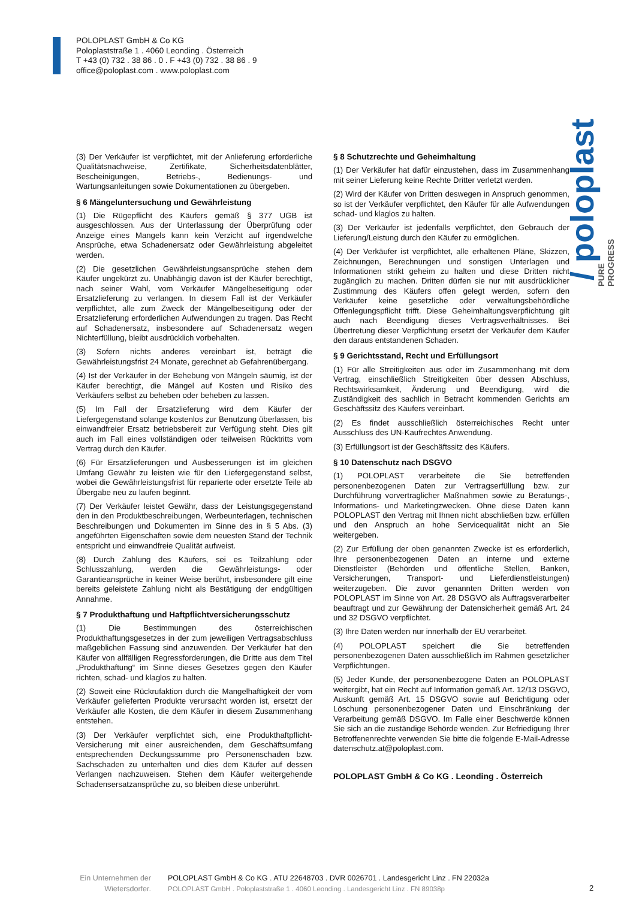POLOPLAST GmbH & Co KG
Poloplaststraße 1 . 4060 Leonding . Österreich
T +43 (0) 732 . 38 86 . 0 . F +43 (0) 732 . 38 86 . 9
office@poloplast.com . www.poloplast.com
/ poloplast
PURE
PROGRESS
(3) Der Verkäufer ist verpflichtet, mit der Anlieferung erforderliche Qualitätsnachweise, Zertifikate, Sicherheitsdatenblätter, Bescheinigungen, Betriebs-, Bedienungs- und Wartungsanleitungen sowie Dokumentationen zu übergeben.
§ 6 Mängeluntersuchung und Gewährleistung
(1) Die Rügepflicht des Käufers gemäß § 377 UGB ist ausgeschlossen. Aus der Unterlassung der Überprüfung oder Anzeige eines Mangels kann kein Verzicht auf irgendwelche Ansprüche, etwa Schadenersatz oder Gewährleistung abgeleitet werden.
(2) Die gesetzlichen Gewährleistungsansprüche stehen dem Käufer ungekürzt zu. Unabhängig davon ist der Käufer berechtigt, nach seiner Wahl, vom Verkäufer Mängelbeseitigung oder Ersatzlieferung zu verlangen. In diesem Fall ist der Verkäufer verpflichtet, alle zum Zweck der Mängelbeseitigung oder der Ersatzlieferung erforderlichen Aufwendungen zu tragen. Das Recht auf Schadenersatz, insbesondere auf Schadenersatz wegen Nichterfüllung, bleibt ausdrücklich vorbehalten.
(3) Sofern nichts anderes vereinbart ist, beträgt die Gewährleistungsfrist 24 Monate, gerechnet ab Gefahrenübergang.
(4) Ist der Verkäufer in der Behebung von Mängeln säumig, ist der Käufer berechtigt, die Mängel auf Kosten und Risiko des Verkäufers selbst zu beheben oder beheben zu lassen.
(5) Im Fall der Ersatzlieferung wird dem Käufer der Liefergegenstand solange kostenlos zur Benutzung überlassen, bis einwandfreier Ersatz betriebsbereit zur Verfügung steht. Dies gilt auch im Fall eines vollständigen oder teilweisen Rücktritts vom Vertrag durch den Käufer.
(6) Für Ersatzlieferungen und Ausbesserungen ist im gleichen Umfang Gewähr zu leisten wie für den Liefergegenstand selbst, wobei die Gewährleistungsfrist für reparierte oder ersetzte Teile ab Übergabe neu zu laufen beginnt.
(7) Der Verkäufer leistet Gewähr, dass der Leistungsgegenstand den in den Produktbeschreibungen, Werbeunterlagen, technischen Beschreibungen und Dokumenten im Sinne des in § 5 Abs. (3) angeführten Eigenschaften sowie dem neuesten Stand der Technik entspricht und einwandfreie Qualität aufweist.
(8) Durch Zahlung des Käufers, sei es Teilzahlung oder Schlusszahlung, werden die Gewährleistungs- oder Garantieansprüche in keiner Weise berührt, insbesondere gilt eine bereits geleistete Zahlung nicht als Bestätigung der endgültigen Annahme.
§ 7 Produkthaftung und Haftpflichtversicherungsschutz
(1) Die Bestimmungen des österreichischen Produkthaftungsgesetzes in der zum jeweiligen Vertragsabschluss maßgeblichen Fassung sind anzuwenden. Der Verkäufer hat den Käufer von allfälligen Regressforderungen, die Dritte aus dem Titel „Produkthaftung“ im Sinne dieses Gesetzes gegen den Käufer richten, schad- und klaglos zu halten.
(2) Soweit eine Rückrufaktion durch die Mangelhaftigkeit der vom Verkäufer gelieferten Produkte verursacht worden ist, ersetzt der Verkäufer alle Kosten, die dem Käufer in diesem Zusammenhang entstehen.
(3) Der Verkäufer verpflichtet sich, eine Produkthaftpflicht-Versicherung mit einer ausreichenden, dem Geschäftsumfang entsprechenden Deckungssumme pro Personenschaden bzw. Sachschaden zu unterhalten und dies dem Käufer auf dessen Verlangen nachzuweisen. Stehen dem Käufer weitergehende Schadensersatzansprüche zu, so bleiben diese unberührt.
§ 8 Schutzrechte und Geheimhaltung
(1) Der Verkäufer hat dafür einzustehen, dass im Zusammenhang mit seiner Lieferung keine Rechte Dritter verletzt werden.
(2) Wird der Käufer von Dritten deswegen in Anspruch genommen, so ist der Verkäufer verpflichtet, den Käufer für alle Aufwendungen schad- und klaglos zu halten.
(3) Der Verkäufer ist jedenfalls verpflichtet, den Gebrauch der Lieferung/Leistung durch den Käufer zu ermöglichen.
(4) Der Verkäufer ist verpflichtet, alle erhaltenen Pläne, Skizzen, Zeichnungen, Berechnungen und sonstigen Unterlagen und Informationen strikt geheim zu halten und diese Dritten nicht zugänglich zu machen. Dritten dürfen sie nur mit ausdrücklicher Zustimmung des Käufers offen gelegt werden, sofern den Verkäufer keine gesetzliche oder verwaltungsbehördliche Offenlegungspflicht trifft. Diese Geheimhaltungsverpflichtung gilt auch nach Beendigung dieses Vertragsverhältnisses. Bei Übertretung dieser Verpflichtung ersetzt der Verkäufer dem Käufer den daraus entstandenen Schaden.
§ 9 Gerichtsstand, Recht und Erfüllungsort
(1) Für alle Streitigkeiten aus oder im Zusammenhang mit dem Vertrag, einschließlich Streitigkeiten über dessen Abschluss, Rechtswirksamkeit, Änderung und Beendigung, wird die Zuständigkeit des sachlich in Betracht kommenden Gerichts am Geschäftssitz des Käufers vereinbart.
(2) Es findet ausschließlich österreichisches Recht unter Ausschluss des UN-Kaufrechtes Anwendung.
(3) Erfüllungsort ist der Geschäftssitz des Käufers.
§ 10 Datenschutz nach DSGVO
(1) POLOPLAST verarbeitete die Sie betreffenden personenbezogenen Daten zur Vertragserfüllung bzw. zur Durchführung vorvertraglicher Maßnahmen sowie zu Beratungs-, Informations- und Marketingzwecken. Ohne diese Daten kann POLOPLAST den Vertrag mit Ihnen nicht abschließen bzw. erfüllen und den Anspruch an hohe Servicequalität nicht an Sie weitergeben.
(2) Zur Erfüllung der oben genannten Zwecke ist es erforderlich, Ihre personenbezogenen Daten an interne und externe Dienstleister (Behörden und öffentliche Stellen, Banken, Versicherungen, Transport- und Lieferdienstleistungen) weiterzugeben. Die zuvor genannten Dritten werden von POLOPLAST im Sinne von Art. 28 DSGVO als Auftragsverarbeiter beauftragt und zur Gewährung der Datensicherheit gemäß Art. 24 und 32 DSGVO verpflichtet.
(3) Ihre Daten werden nur innerhalb der EU verarbeitet.
(4) POLOPLAST speichert die Sie betreffenden personenbezogenen Daten ausschließlich im Rahmen gesetzlicher Verpflichtungen.
(5) Jeder Kunde, der personenbezogene Daten an POLOPLAST weitergibt, hat ein Recht auf Information gemäß Art. 12/13 DSGVO, Auskunft gemäß Art. 15 DSGVO sowie auf Berichtigung oder Löschung personenbezogener Daten und Einschränkung der Verarbeitung gemäß DSGVO. Im Falle einer Beschwerde können Sie sich an die zuständige Behörde wenden. Zur Befriedigung Ihrer Betroffenenrechte verwenden Sie bitte die folgende E-Mail-Adresse datenschutz.at@poloplast.com.
POLOPLAST GmbH & Co KG . Leonding . Österreich
Ein Unternehmen der
Wietersdorfer.
POLOPLAST GmbH & Co KG . ATU 22648703 . DVR 0026701 . Landesgericht Linz . FN 22032a
POLOPLAST GmbH . Poloplaststraße 1 . 4060 Leonding . Landesgericht Linz . FN 89038p
2